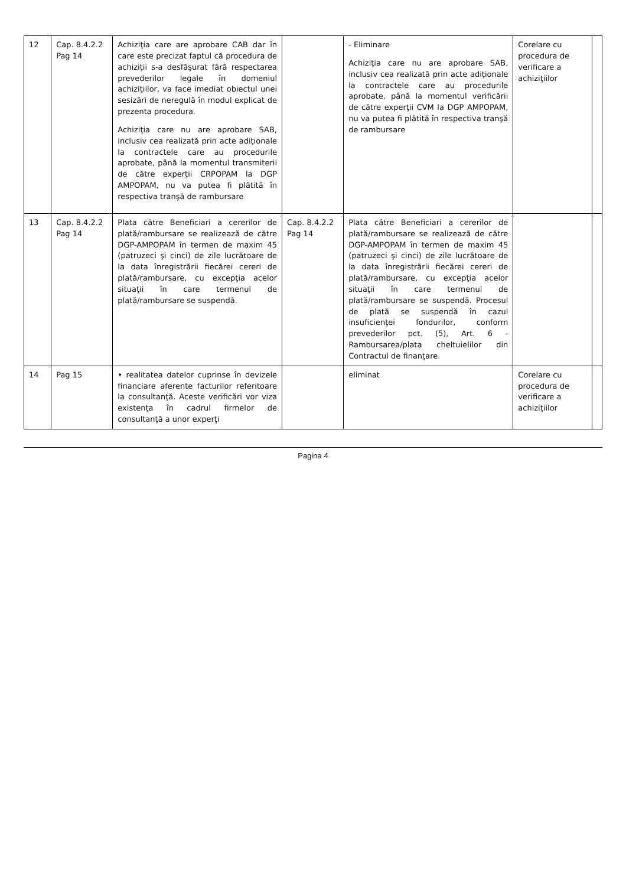| 12 | Cap. 8.4.2.2 Pag 14 | Achiziţia care are aprobare CAB dar în care este precizat faptul că procedura de achiziţii s-a desfăşurat fără respectarea prevederilor legale în domeniul achiziţiilor, va face imediat obiectul unei sesizări de neregulă în modul explicat de prezenta procedura. Achiziţia care nu are aprobare SAB, inclusiv cea realizată prin acte adiţionale la contractele care au procedurile aprobate, până la momentul transmiterii de către experţii CRPOPAM la DGP AMPOPAM, nu va putea fi plătită în respectiva tranşă de rambursare | | - Eliminare Achiziţia care nu are aprobare SAB, inclusiv cea realizată prin acte adiţionale la contractele care au procedurile aprobate, până la momentul verificării de către experţii CVM la DGP AMPOPAM, nu va putea fi plătită în respectiva tranşă de rambursare | Corelare cu procedura de verificare a achiziţiilor | |
| 13 | Cap. 8.4.2.2 Pag 14 | Plata către Beneficiari a cererilor de plată/rambursare se realizează de către DGP-AMPOPAM în termen de maxim 45 (patruzeci şi cinci) de zile lucrătoare de la data înregistrării fiecărei cereri de plată/rambursare, cu excepţia acelor situaţii în care termenul de plată/rambursare se suspendă. | Cap. 8.4.2.2 Pag 14 | Plata către Beneficiari a cererilor de plată/rambursare se realizează de către DGP-AMPOPAM în termen de maxim 45 (patruzeci şi cinci) de zile lucrătoare de la data înregistrării fiecărei cereri de plată/rambursare, cu excepţia acelor situaţii în care termenul de plată/rambursare se suspendă. Procesul de plată se suspendă în cazul insuficienţei fondurilor, conform prevederilor pct. (5), Art. 6 - Rambursarea/plata cheltuielilor din Contractul de finanţare. | | |
| 14 | Pag 15 | • realitatea datelor cuprinse în devizele financiare aferente facturilor referitoare la consultanţă. Aceste verificări vor viza existenţa în cadrul firmelor de consultanţă a unor experţi | | eliminat | Corelare cu procedura de verificare a achiziţiilor | |
Pagina 4